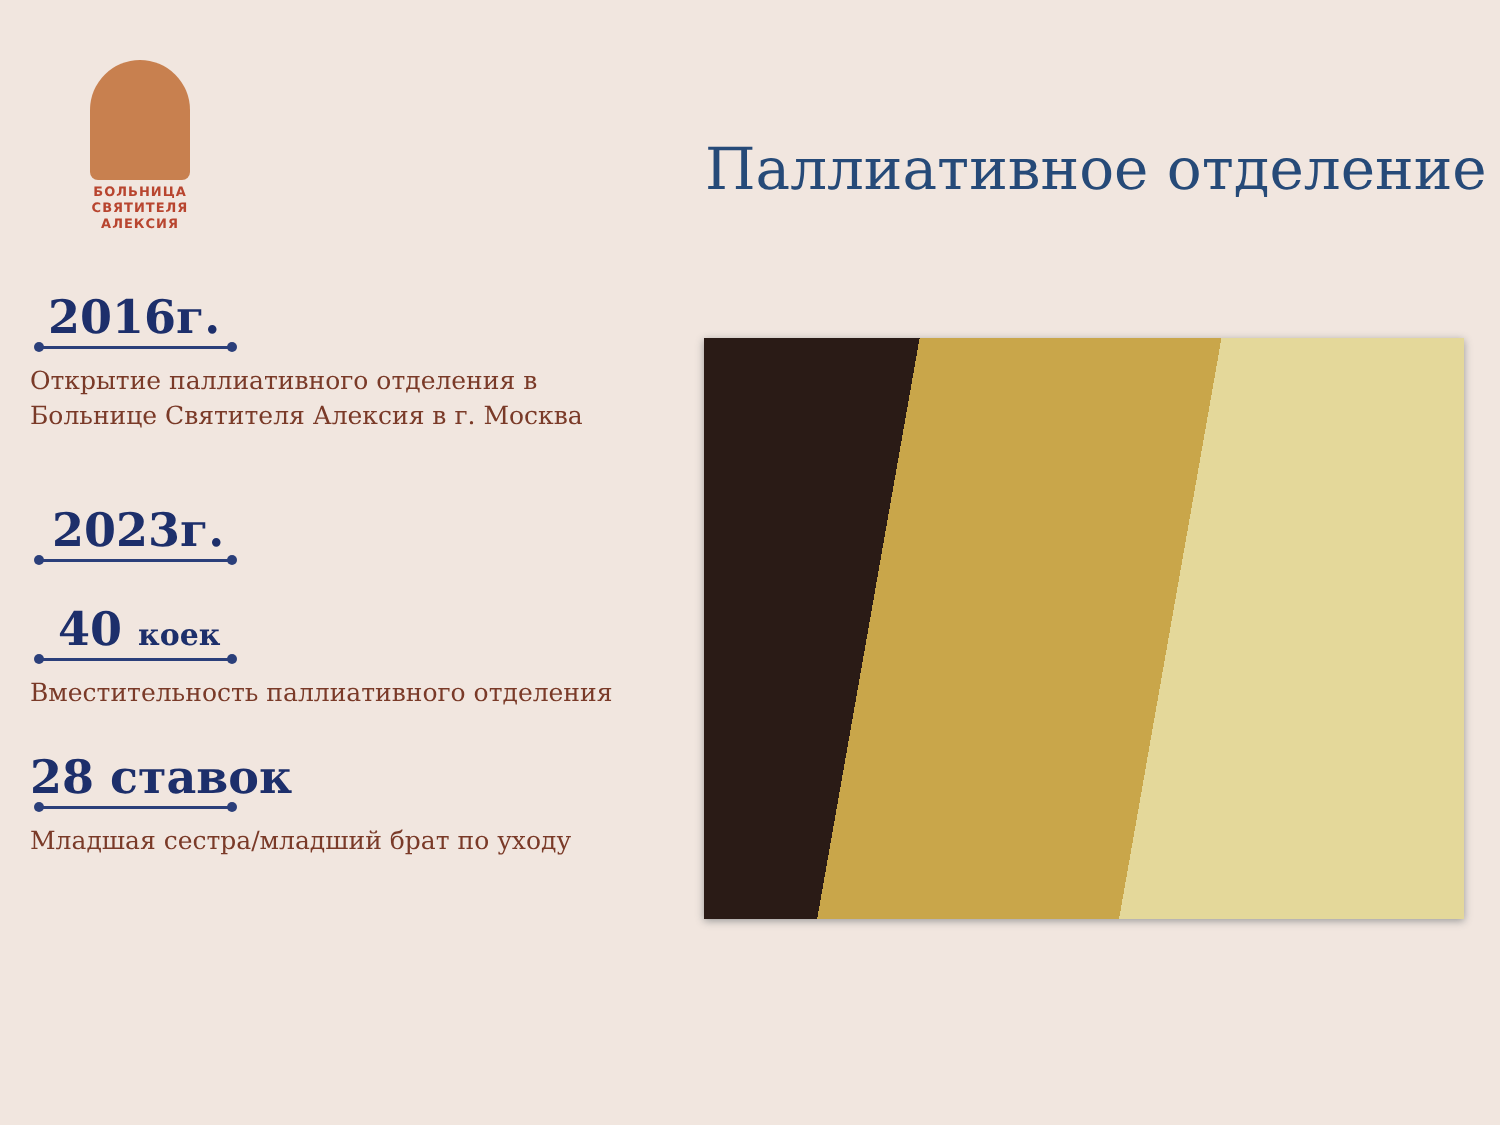БОЛЬНИЦА
СВЯТИТЕЛЯ
АЛЕКСИЯ
Паллиативное отделение
2016г.
Открытие паллиативного отделения в
Больнице Святителя Алексия в г. Москва
2023г.
40 коек
Вместительность паллиативного отделения
28 ставок
Младшая сестра/младший брат по уходу